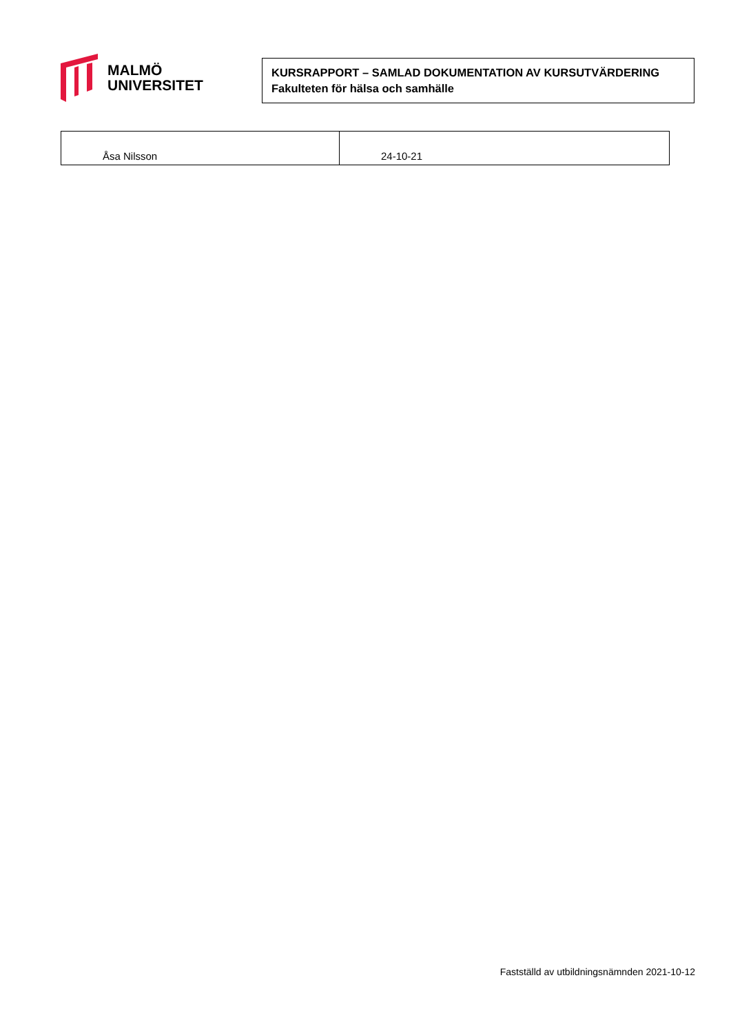MALMÖ
UNIVERSITET
KURSRAPPORT – SAMLAD DOKUMENTATION AV KURSUTVÄRDERING
Fakulteten för hälsa och samhälle
| Åsa Nilsson | 24-10-21 |
Fastställd av utbildningsnämnden 2021-10-12